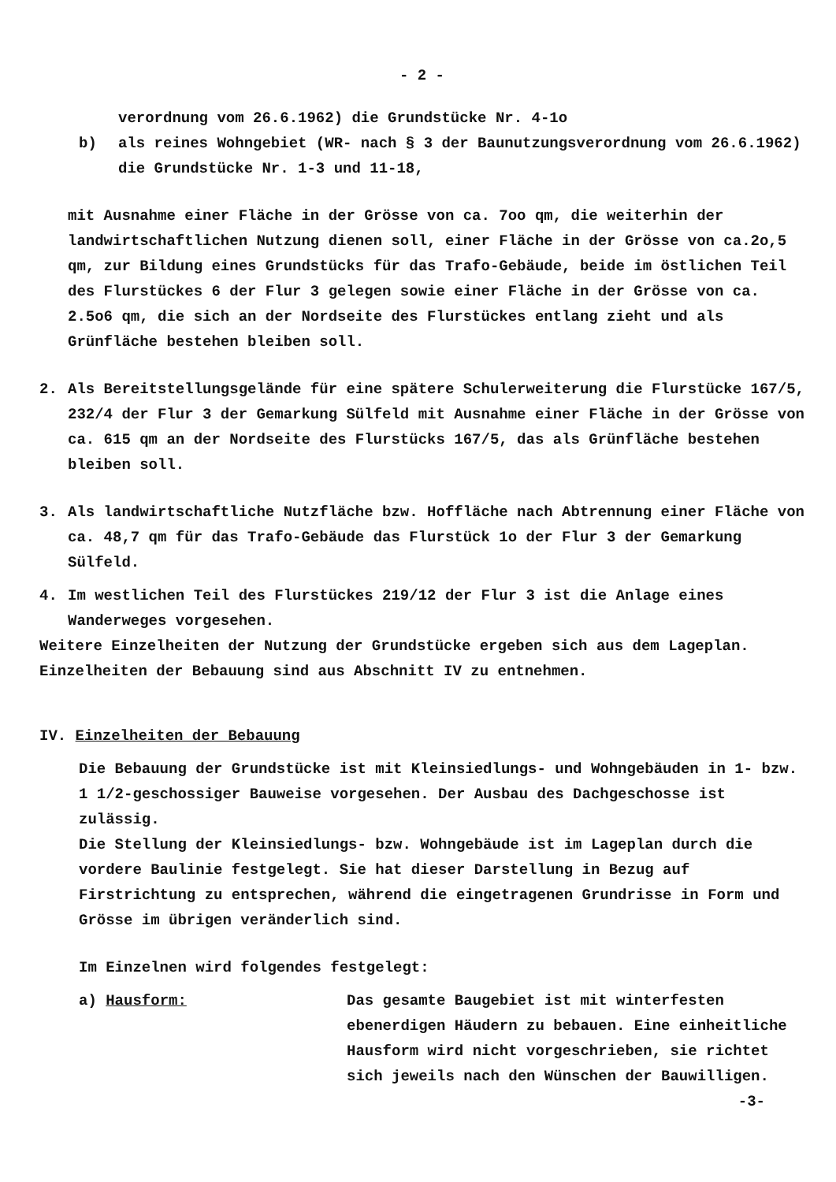- 2 -
verordnung vom 26.6.1962) die Grundstücke Nr. 4-1o
b) als reines Wohngebiet (WR- nach § 3 der Baunutzungsverordnung vom 26.6.1962) die Grundstücke Nr. 1-3 und 11-18,
mit Ausnahme einer Fläche in der Grösse von ca. 7oo qm, die weiterhin der landwirtschaftlichen Nutzung dienen soll, einer Fläche in der Grösse von ca.2o,5 qm, zur Bildung eines Grundstücks für das Trafo-Gebäude, beide im östlichen Teil des Flurstückes 6 der Flur 3 gelegen sowie einer Fläche in der Grösse von ca. 2.5o6 qm, die sich an der Nordseite des Flurstückes entlang zieht und als Grünfläche bestehen bleiben soll.
2. Als Bereitstellungsgelände für eine spätere Schulerweiterung die Flurstücke 167/5, 232/4 der Flur 3 der Gemarkung Sülfeld mit Ausnahme einer Fläche in der Grösse von ca. 615 qm an der Nordseite des Flurstücks 167/5, das als Grünfläche bestehen bleiben soll.
3. Als landwirtschaftliche Nutzfläche bzw. Hoffläche nach Abtrennung einer Fläche von ca. 48,7 qm für das Trafo-Gebäude das Flurstück 1o der Flur 3 der Gemarkung Sülfeld.
4. Im westlichen Teil des Flurstückes 219/12 der Flur 3 ist die Anlage eines Wanderweges vorgesehen.
Weitere Einzelheiten der Nutzung der Grundstücke ergeben sich aus dem Lageplan.
Einzelheiten der Bebauung sind aus Abschnitt IV zu entnehmen.
IV. Einzelheiten der Bebauung
Die Bebauung der Grundstücke ist mit Kleinsiedlungs- und Wohngebäuden in 1- bzw. 1 1/2-geschossiger Bauweise vorgesehen. Der Ausbau des Dachgeschosse ist zulässig.
Die Stellung der Kleinsiedlungs- bzw. Wohngebäude ist im Lageplan durch die vordere Baulinie festgelegt. Sie hat dieser Darstellung in Bezug auf Firstrichtung zu entsprechen, während die eingetragenen Grundrisse in Form und Grösse im übrigen veränderlich sind.
Im Einzelnen wird folgendes festgelegt:
a) Hausform: Das gesamte Baugebiet ist mit winterfesten ebenerdigen Häudern zu bebauen. Eine einheitliche Hausform wird nicht vorgeschrieben, sie richtet sich jeweils nach den Wünschen der Bauwilligen.
-3-